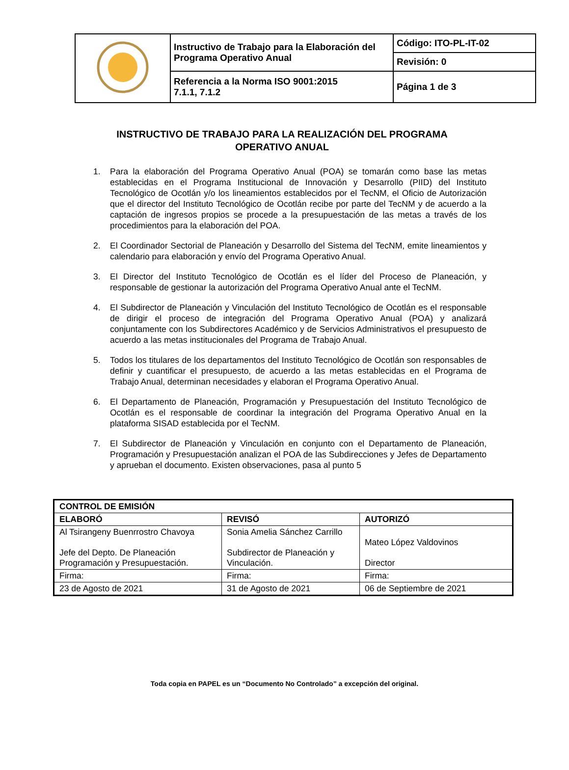| | Instructivo de Trabajo para la Elaboración del Programa Operativo Anual | Código: ITO-PL-IT-02 |
| | | Revisión: 0 |
| | Referencia a la Norma ISO 9001:2015 7.1.1, 7.1.2 | Página 1 de 3 |
INSTRUCTIVO DE TRABAJO PARA LA REALIZACIÓN DEL PROGRAMA OPERATIVO ANUAL
1. Para la elaboración del Programa Operativo Anual (POA) se tomarán como base las metas establecidas en el Programa Institucional de Innovación y Desarrollo (PIID) del Instituto Tecnológico de Ocotlán y/o los lineamientos establecidos por el TecNM, el Oficio de Autorización que el director del Instituto Tecnológico de Ocotlán recibe por parte del TecNM y de acuerdo a la captación de ingresos propios se procede a la presupuestación de las metas a través de los procedimientos para la elaboración del POA.
2. El Coordinador Sectorial de Planeación y Desarrollo del Sistema del TecNM, emite lineamientos y calendario para elaboración y envío del Programa Operativo Anual.
3. El Director del Instituto Tecnológico de Ocotlán es el líder del Proceso de Planeación, y responsable de gestionar la autorización del Programa Operativo Anual ante el TecNM.
4. El Subdirector de Planeación y Vinculación del Instituto Tecnológico de Ocotlán es el responsable de dirigir el proceso de integración del Programa Operativo Anual (POA) y analizará conjuntamente con los Subdirectores Académico y de Servicios Administrativos el presupuesto de acuerdo a las metas institucionales del Programa de Trabajo Anual.
5. Todos los titulares de los departamentos del Instituto Tecnológico de Ocotlán son responsables de definir y cuantificar el presupuesto, de acuerdo a las metas establecidas en el Programa de Trabajo Anual, determinan necesidades y elaboran el Programa Operativo Anual.
6. El Departamento de Planeación, Programación y Presupuestación del Instituto Tecnológico de Ocotlán es el responsable de coordinar la integración del Programa Operativo Anual en la plataforma SISAD establecida por el TecNM.
7. El Subdirector de Planeación y Vinculación en conjunto con el Departamento de Planeación, Programación y Presupuestación analizan el POA de las Subdirecciones y Jefes de Departamento y aprueban el documento. Existen observaciones, pasa al punto 5
| CONTROL DE EMISIÓN | | |
| ELABORÓ | REVISÓ | AUTORIZÓ |
| Al Tsirangeny Buenrrostro Chavoya Jefe del Depto. De Planeación Programación y Presupuestación. | Sonia Amelia Sánchez Carrillo Subdirector de Planeación y Vinculación. | Mateo López Valdovinos Director |
| Firma: | Firma: | Firma: |
| 23 de Agosto de 2021 | 31 de Agosto de 2021 | 06 de Septiembre de 2021 |
Toda copia en PAPEL es un “Documento No Controlado” a excepción del original.